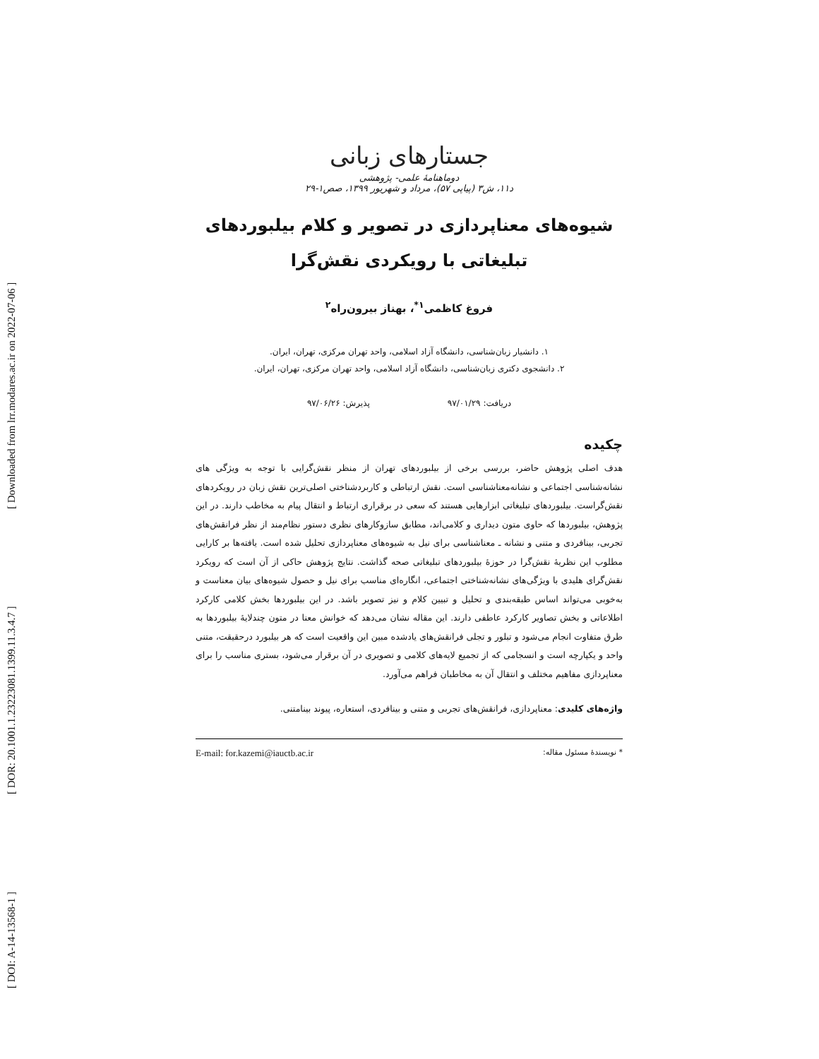[ DOI: A-14-13568-1 ] [ DOR: 20.1001.1.23223081.1399.11.3.4.7 ] [ Downloaded from lrr.modares.ac.ir on 2022-07-06 ]
جستارهای زبانی
دوماهنامهٔ علمی- پژوهشی
د۱۱، ش۳ (پیاپی ۵۷)، مرداد و شهریور ۱۳۹۹، صص۱-۲۹
شیوه‌های معناپردازی در تصویر و کلام بیلبوردهای
تبلیغاتی با رویکردی نقش‌گرا
فروغ کاظمی<sup>۱*</sup>، بهناز بیرون‌راه<sup>۲</sup>
۱. دانشیار زبان‌شناسی، دانشگاه آزاد اسلامی، واحد تهران مرکزی، تهران، ایران.
۲. دانشجوی دکتری زبان‌شناسی، دانشگاه آزاد اسلامی، واحد تهران مرکزی، تهران، ایران.
دریافت: ۹۷/۰۱/۲۹ پذیرش: ۹۷/۰۶/۲۶
چکیده
هدف اصلی پژوهش حاضر، بررسی برخی از بیلبوردهای تهران از منظر نقش‌گرایی با توجه به ویژگی های نشانه‌شناسی اجتماعی و نشانه‌معناشناسی است. نقش ارتباطی و کاربردشناختی اصلی‌ترین نقش زبان در رویکردهای نقش‌گراست. بیلبوردهای تبلیغاتی ابزارهایی هستند که سعی در برقراری ارتباط و انتقال پیام به مخاطب دارند. در این پژوهش، بیلبوردها که حاوی متون دیداری و کلامی‌اند، مطابق سازوکارهای نظری دستور نظام‌مند از نظر فرانقش‌های تجربی، بینافردی و متنی و نشانه ـ معناشناسی برای نیل به شیوه‌های معناپردازی تحلیل شده است. یافته‌ها بر کارایی مطلوب این نظریهٔ نقش‌گرا در حوزهٔ بیلبوردهای تبلیغاتی صحه گذاشت. نتایج پژوهش حاکی از آن است که رویکرد نقش‌گرای هلیدی با ویژگی‌های نشانه‌شناختی اجتماعی، انگاره‌ای مناسب برای نیل و حصول شیوه‌های بیان معناست و به‌خوبی می‌تواند اساس طبقه‌بندی و تحلیل و تبیین کلام و نیز تصویر باشد. در این بیلبوردها بخش کلامی کارکرد اطلاعاتی و بخش تصاویر کارکرد عاطفی دارند. این مقاله نشان می‌دهد که خوانش معنا در متون چندلایهٔ بیلبوردها به طرق متفاوت انجام می‌شود و تبلور و تجلی فرانقش‌های یادشده مبین این واقعیت است که هر بیلبورد درحقیقت، متنی واحد و یکپارچه است و انسجامی که از تجمیع لایه‌های کلامی و تصویری در آن برقرار می‌شود، بستری مناسب را برای معناپردازی مفاهیم مختلف و انتقال آن به مخاطبان فراهم می‌آورد.
واژه‌های کلیدی: معناپردازی، فرانقش‌های تجربی و متنی و بینافردی، استعاره، پیوند بینامتنی.
* نویسندهٔ مسئول مقاله: E-mail: for.kazemi@iauctb.ac.ir